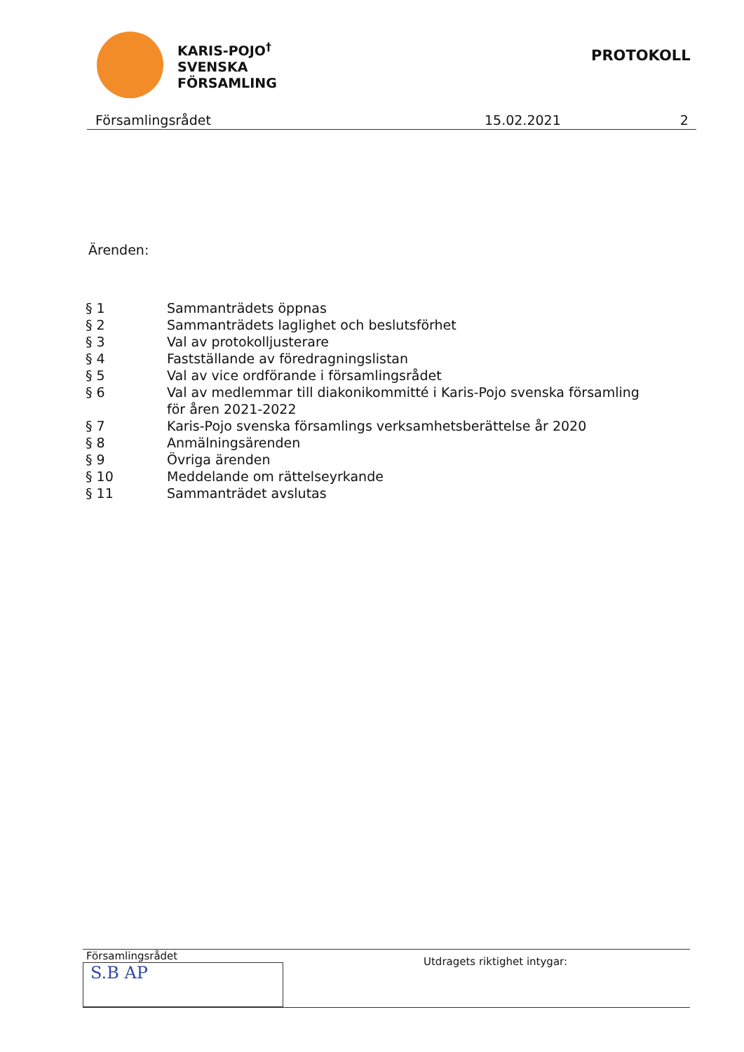KARIS-POJO<sup>†</sup>
SVENSKA
FÖRSAMLING
PROTOKOLL
Församlingsrådet 15.02.2021 2
Ärenden:
| § 1 | Sammanträdets öppnas |
| § 2 | Sammanträdets laglighet och beslutsförhet |
| § 3 | Val av protokolljusterare |
| § 4 | Fastställande av föredragningslistan |
| § 5 | Val av vice ordförande i församlingsrådet |
| § 6 | Val av medlemmar till diakonikommitté i Karis-Pojo svenska församling för åren 2021-2022 |
| § 7 | Karis-Pojo svenska församlings verksamhetsberättelse år 2020 |
| § 8 | Anmälningsärenden |
| § 9 | Övriga ärenden |
| § 10 | Meddelande om rättelseyrkande |
| § 11 | Sammanträdet avslutas |
Församlingsrådet
S.B AP
Utdragets riktighet intygar: